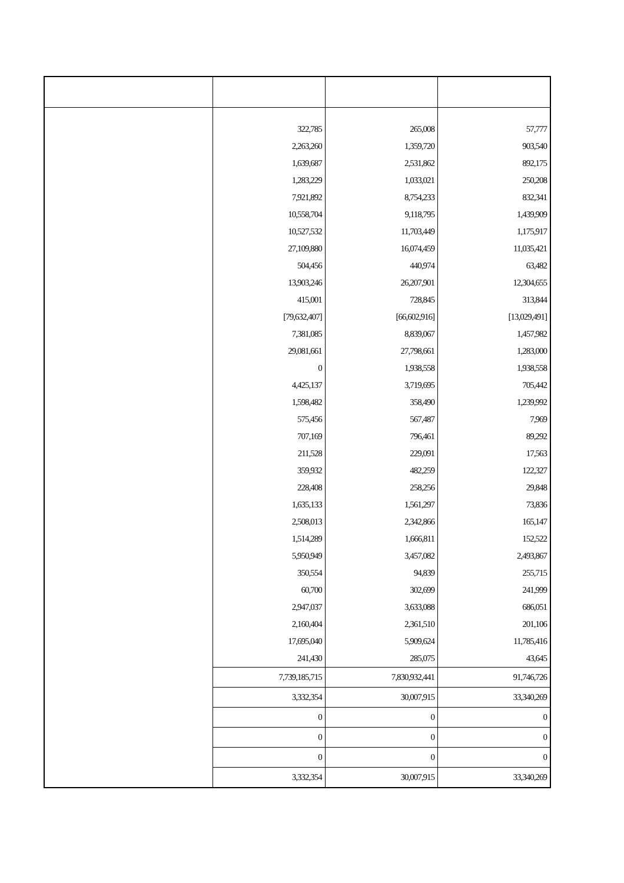| | 322,785 | 265,008 | 57,777 |
| | 2,263,260 | 1,359,720 | 903,540 |
| | 1,639,687 | 2,531,862 | 892,175 |
| | 1,283,229 | 1,033,021 | 250,208 |
| | 7,921,892 | 8,754,233 | 832,341 |
| | 10,558,704 | 9,118,795 | 1,439,909 |
| | 10,527,532 | 11,703,449 | 1,175,917 |
| | 27,109,880 | 16,074,459 | 11,035,421 |
| | 504,456 | 440,974 | 63,482 |
| | 13,903,246 | 26,207,901 | 12,304,655 |
| | 415,001 | 728,845 | 313,844 |
| | [79,632,407] | [66,602,916] | [13,029,491] |
| | 7,381,085 | 8,839,067 | 1,457,982 |
| | 29,081,661 | 27,798,661 | 1,283,000 |
| | 0 | 1,938,558 | 1,938,558 |
| | 4,425,137 | 3,719,695 | 705,442 |
| | 1,598,482 | 358,490 | 1,239,992 |
| | 575,456 | 567,487 | 7,969 |
| | 707,169 | 796,461 | 89,292 |
| | 211,528 | 229,091 | 17,563 |
| | 359,932 | 482,259 | 122,327 |
| | 228,408 | 258,256 | 29,848 |
| | 1,635,133 | 1,561,297 | 73,836 |
| | 2,508,013 | 2,342,866 | 165,147 |
| | 1,514,289 | 1,666,811 | 152,522 |
| | 5,950,949 | 3,457,082 | 2,493,867 |
| | 350,554 | 94,839 | 255,715 |
| | 60,700 | 302,699 | 241,999 |
| | 2,947,037 | 3,633,088 | 686,051 |
| | 2,160,404 | 2,361,510 | 201,106 |
| | 17,695,040 | 5,909,624 | 11,785,416 |
| | 241,430 | 285,075 | 43,645 |
| | 7,739,185,715 | 7,830,932,441 | 91,746,726 |
| | 3,332,354 | 30,007,915 | 33,340,269 |
| | 0 | 0 | 0 |
| | 0 | 0 | 0 |
| | 0 | 0 | 0 |
| | 3,332,354 | 30,007,915 | 33,340,269 |